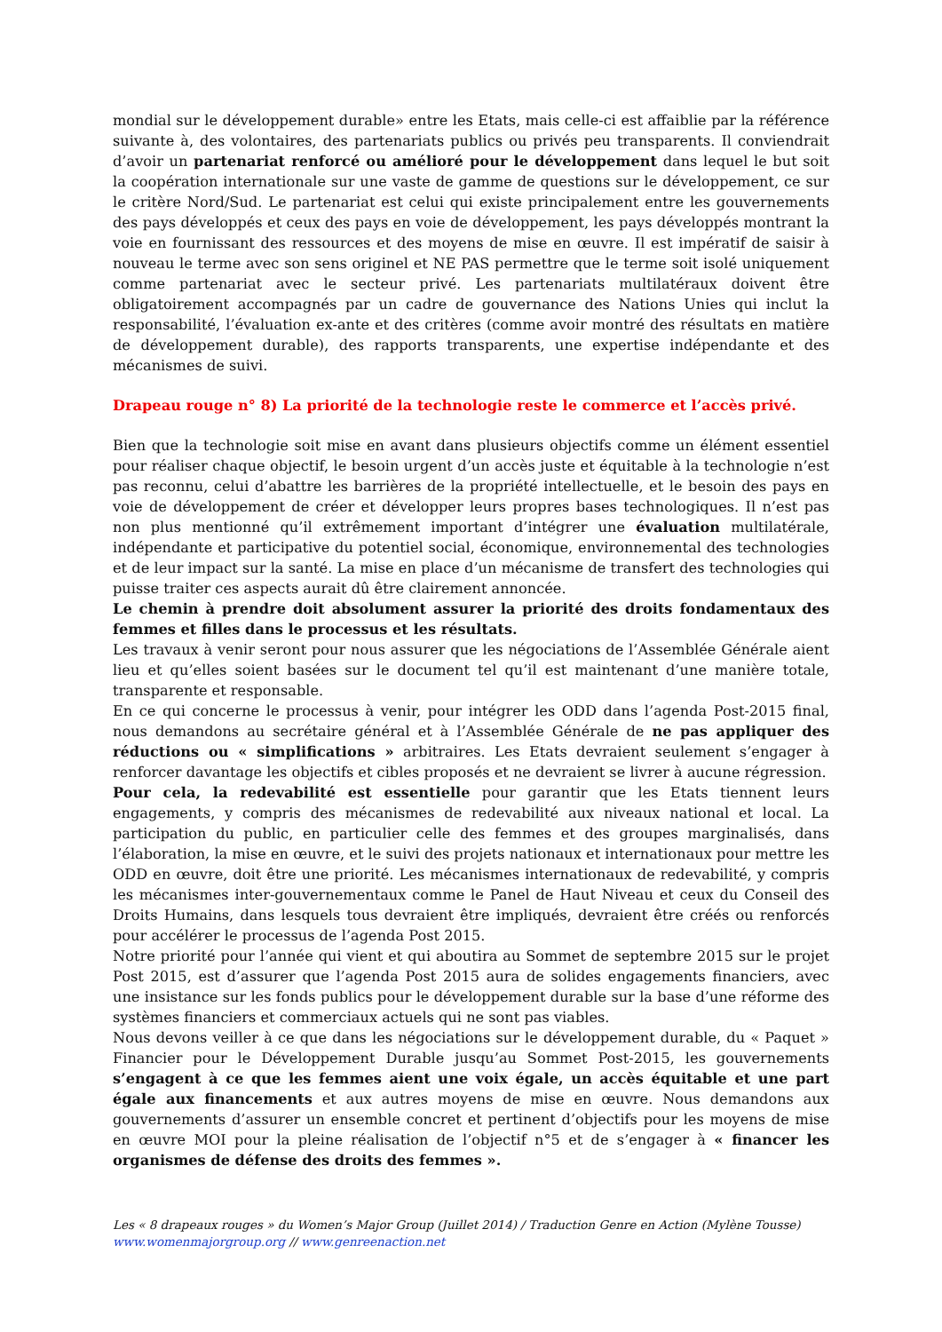mondial sur le développement durable» entre les Etats, mais celle-ci est affaiblie par la référence suivante à, des volontaires, des partenariats publics ou privés peu transparents. Il conviendrait d’avoir un partenariat renforcé ou amélioré pour le développement dans lequel le but soit la coopération internationale sur une vaste de gamme de questions sur le développement, ce sur le critère Nord/Sud. Le partenariat est celui qui existe principalement entre les gouvernements des pays développés et ceux des pays en voie de développement, les pays développés montrant la voie en fournissant des ressources et des moyens de mise en œuvre. Il est impératif de saisir à nouveau le terme avec son sens originel et NE PAS permettre que le terme soit isolé uniquement comme partenariat avec le secteur privé. Les partenariats multilatéraux doivent être obligatoirement accompagnés par un cadre de gouvernance des Nations Unies qui inclut la responsabilité, l’évaluation ex-ante et des critères (comme avoir montré des résultats en matière de développement durable), des rapports transparents, une expertise indépendante et des mécanismes de suivi.
Drapeau rouge n° 8) La priorité de la technologie reste le commerce et l’accès privé.
Bien que la technologie soit mise en avant dans plusieurs objectifs comme un élément essentiel pour réaliser chaque objectif, le besoin urgent d’un accès juste et équitable à la technologie n’est pas reconnu, celui d’abattre les barrières de la propriété intellectuelle, et le besoin des pays en voie de développement de créer et développer leurs propres bases technologiques. Il n’est pas non plus mentionné qu’il extrêmement important d’intégrer une évaluation multilatérale, indépendante et participative du potentiel social, économique, environnemental des technologies et de leur impact sur la santé. La mise en place d’un mécanisme de transfert des technologies qui puisse traiter ces aspects aurait dû être clairement annoncée.
Le chemin à prendre doit absolument assurer la priorité des droits fondamentaux des femmes et filles dans le processus et les résultats.
Les travaux à venir seront pour nous assurer que les négociations de l’Assemblée Générale aient lieu et qu’elles soient basées sur le document tel qu’il est maintenant d’une manière totale, transparente et responsable.
En ce qui concerne le processus à venir, pour intégrer les ODD dans l’agenda Post-2015 final, nous demandons au secrétaire général et à l’Assemblée Générale de ne pas appliquer des réductions ou « simplifications » arbitraires. Les Etats devraient seulement s’engager à renforcer davantage les objectifs et cibles proposés et ne devraient se livrer à aucune régression.
Pour cela, la redevabilité est essentielle pour garantir que les Etats tiennent leurs engagements, y compris des mécanismes de redevabilité aux niveaux national et local. La participation du public, en particulier celle des femmes et des groupes marginalisés, dans l’élaboration, la mise en œuvre, et le suivi des projets nationaux et internationaux pour mettre les ODD en œuvre, doit être une priorité. Les mécanismes internationaux de redevabilité, y compris les mécanismes inter-gouvernementaux comme le Panel de Haut Niveau et ceux du Conseil des Droits Humains, dans lesquels tous devraient être impliqués, devraient être créés ou renforcés pour accélérer le processus de l’agenda Post 2015.
Notre priorité pour l’année qui vient et qui aboutira au Sommet de septembre 2015 sur le projet Post 2015, est d’assurer que l’agenda Post 2015 aura de solides engagements financiers, avec une insistance sur les fonds publics pour le développement durable sur la base d’une réforme des systèmes financiers et commerciaux actuels qui ne sont pas viables.
Nous devons veiller à ce que dans les négociations sur le développement durable, du « Paquet » Financier pour le Développement Durable jusqu’au Sommet Post-2015, les gouvernements s’engagent à ce que les femmes aient une voix égale, un accès équitable et une part égale aux financements et aux autres moyens de mise en œuvre. Nous demandons aux gouvernements d’assurer un ensemble concret et pertinent d’objectifs pour les moyens de mise en œuvre MOI pour la pleine réalisation de l’objectif n°5 et de s’engager à « financer les organismes de défense des droits des femmes ».
Les « 8 drapeaux rouges » du Women’s Major Group (Juillet 2014) / Traduction Genre en Action (Mylène Tousse)
www.womenmajorgroup.org // www.genreenaction.net